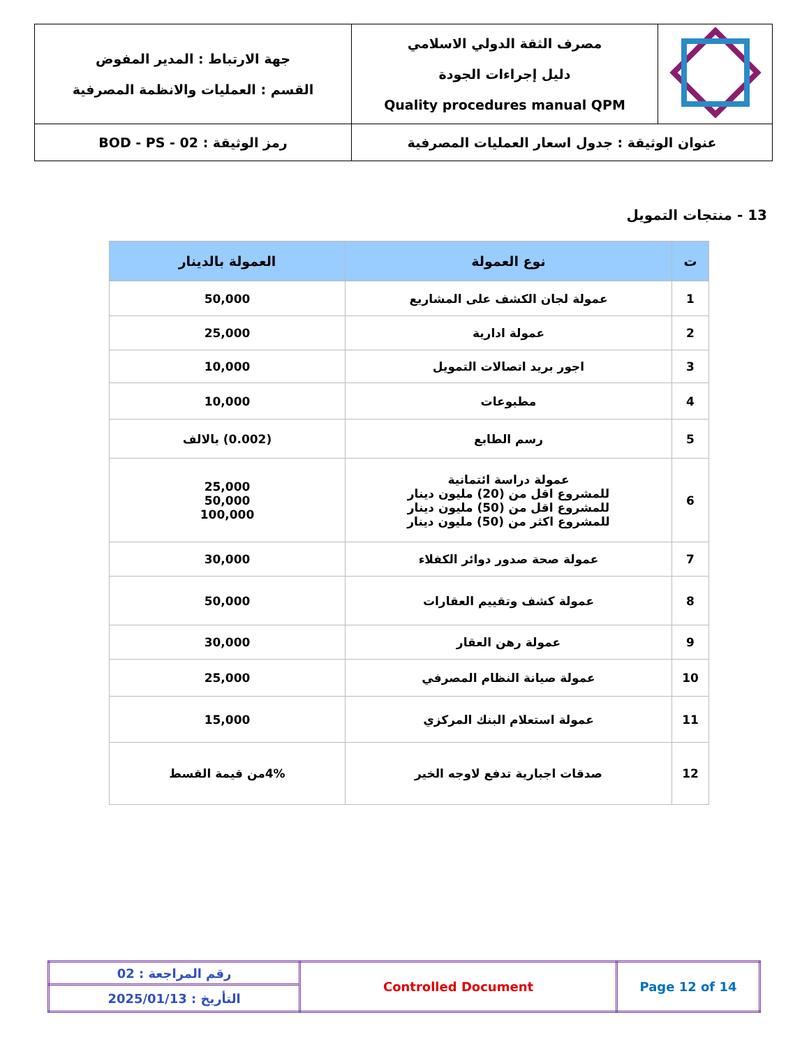| | مصرف الثقة الدولي الاسلامي دليل إجراءات الجودة Quality procedures manual QPM | جهة الارتباط : المدير المفوض القسم : العمليات والانظمة المصرفية |
| عنوان الوثيقة : جدول اسعار العمليات المصرفية | | رمز الوثيقة : BOD - PS - 02 |
13 - منتجات التمويل
| ت | نوع العمولة | العمولة بالدينار |
| --- | --- | --- |
| 1 | عمولة لجان الكشف على المشاريع | 50,000 |
| 2 | عمولة ادارية | 25,000 |
| 3 | اجور بريد اتصالات التمويل | 10,000 |
| 4 | مطبوعات | 10,000 |
| 5 | رسم الطابع | (0.002) بالالف |
| 6 | عمولة دراسة ائتمانية للمشروع اقل من (20) مليون دينار للمشروع اقل من (50) مليون دينار للمشروع اكثر من (50) مليون دينار | 25,000 50,000 100,000 |
| 7 | عمولة صحة صدور دوائر الكفلاء | 30,000 |
| 8 | عمولة كشف وتقييم العقارات | 50,000 |
| 9 | عمولة رهن العقار | 30,000 |
| 10 | عمولة صيانة النظام المصرفي | 25,000 |
| 11 | عمولة استعلام البنك المركزي | 15,000 |
| 12 | صدقات اجبارية تدفع لاوجه الخير | 4%من قيمة القسط |
| Page 12 of 14 | Controlled Document | رقم المراجعة : 02 |
| | | التأريخ : 2025/01/13 |